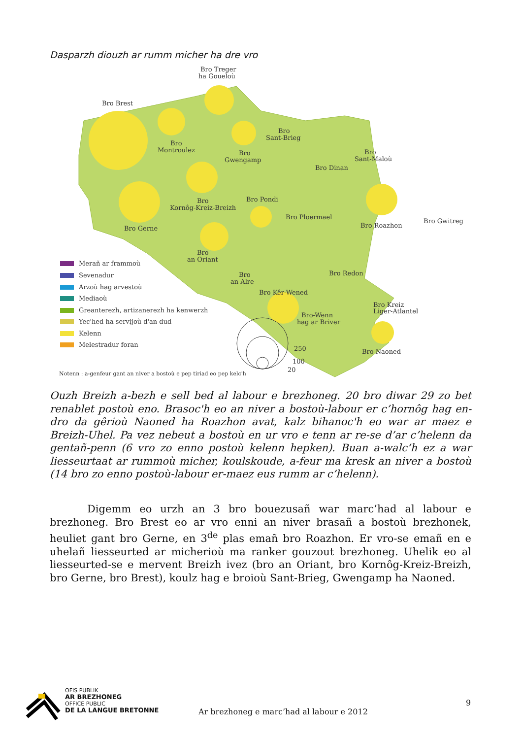Dasparzh diouzh ar rumm micher ha dre vro
Bro Treger
ha Goueloù
Bro Brest
Bro
Montroulez
Bro
Gwengamp
Bro
Sant-Brieg
Bro Dinan
Bro
Sant-Maloù
Bro
Kornôg-Kreiz-Breizh
Bro Pondi
Bro Ploermael
Bro Roazhon
Bro Gwitreg
Bro Gerne
Bro
an Oriant
Bro Redon
Bro
an Alre
Bro Kêr-Wened
Bro Kreiz
Liger-Atlantel
Bro-Wenn
hag ar Briver
Bro Naoned
Merañ ar frammoù
Sevenadur
Arzoù hag arvestoù
Mediaoù
Greanterezh, artizanerezh ha kenwerzh
Yec'hed ha servijoù d'an dud
Kelenn
Melestradur foran
250
100
20
Notenn : a-genfeur gant an niver a bostoù e pep tiriad eo pep kelc'h
Ouzh Breizh a-bezh e sell bed al labour e brezhoneg. 20 bro diwar 29 zo bet renablet postoù eno. Brasoc'h eo an niver a bostoù-labour er c’hornôg hag en-dro da gêrioù Naoned ha Roazhon avat, kalz bihanoc'h eo war ar maez e Breizh-Uhel. Pa vez nebeut a bostoù en ur vro e tenn ar re-se d’ar c’helenn da gentañ-penn (6 vro zo enno postoù kelenn hepken). Buan a-walc’h ez a war liesseurtaat ar rummoù micher, koulskoude, a-feur ma kresk an niver a bostoù (14 bro zo enno postoù-labour er-maez eus rumm ar c’helenn).
Digemm eo urzh an 3 bro bouezusañ war marc’had al labour e brezhoneg. Bro Brest eo ar vro enni an niver brasañ a bostoù brezhonek, heuliet gant bro Gerne, en 3<sup>de</sup> plas emañ bro Roazhon. Er vro-se emañ en e uhelañ liesseurted ar micherioù ma ranker gouzout brezhoneg. Uhelik eo al liesseurted-se e mervent Breizh ivez (bro an Oriant, bro Kornôg-Kreiz-Breizh, bro Gerne, bro Brest), koulz hag e broioù Sant-Brieg, Gwengamp ha Naoned.
OFIS PUBLIK
AR BREZHONEG
OFFICE PUBLIC
DE LA LANGUE BRETONNE
Ar brezhoneg e marc’had al labour e 2012
9